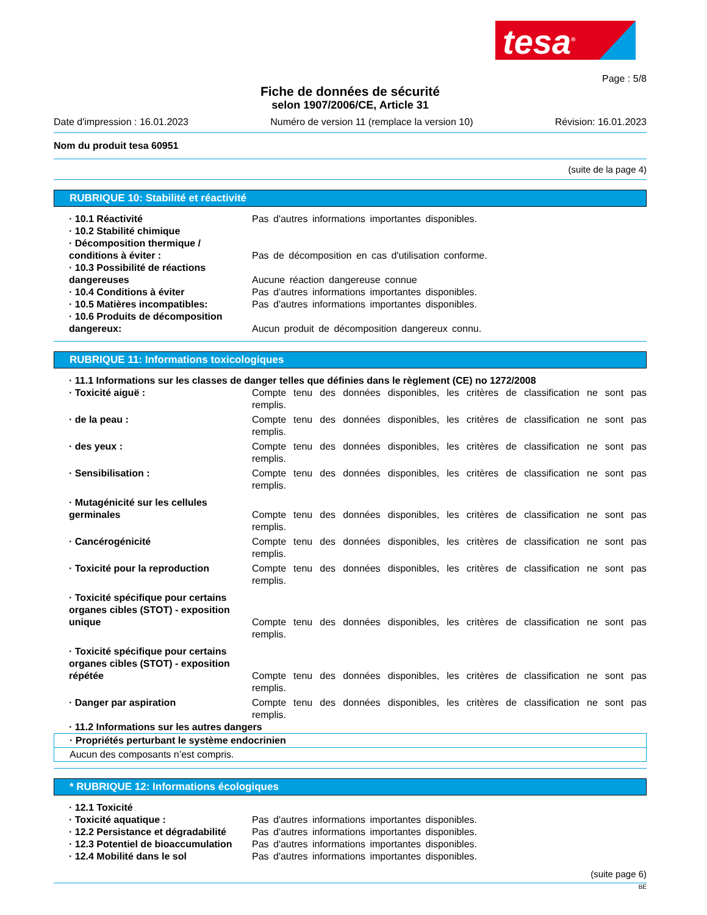tesa<sup>®</sup>
Page : 5/8
Fiche de données de sécurité
selon 1907/2006/CE, Article 31
Date d'impression : 16.01.2023 Numéro de version 11 (remplace la version 10) Révision: 16.01.2023
Nom du produit tesa 60951
(suite de la page 4)
RUBRIQUE 10: Stabilité et réactivité
· 10.1 Réactivité Pas d'autres informations importantes disponibles.
· 10.2 Stabilité chimique
· Décomposition thermique / conditions à éviter :
Pas de décomposition en cas d'utilisation conforme.
· 10.3 Possibilité de réactions dangereuses
Aucune réaction dangereuse connue
· 10.4 Conditions à éviter Pas d'autres informations importantes disponibles.
· 10.5 Matières incompatibles: Pas d'autres informations importantes disponibles.
· 10.6 Produits de décomposition dangereux:
Aucun produit de décomposition dangereux connu.
RUBRIQUE 11: Informations toxicologiques
· 11.1 Informations sur les classes de danger telles que définies dans le règlement (CE) no 1272/2008
· Toxicité aiguë : Compte tenu des données disponibles, les critères de classification ne sont pas remplis.
· de la peau : Compte tenu des données disponibles, les critères de classification ne sont pas remplis.
· des yeux : Compte tenu des données disponibles, les critères de classification ne sont pas remplis.
· Sensibilisation : Compte tenu des données disponibles, les critères de classification ne sont pas remplis.
· Mutagénicité sur les cellules germinales
Compte tenu des données disponibles, les critères de classification ne sont pas remplis.
· Cancérogénicité Compte tenu des données disponibles, les critères de classification ne sont pas remplis.
· Toxicité pour la reproduction Compte tenu des données disponibles, les critères de classification ne sont pas remplis.
· Toxicité spécifique pour certains organes cibles (STOT) - exposition unique
Compte tenu des données disponibles, les critères de classification ne sont pas remplis.
· Toxicité spécifique pour certains organes cibles (STOT) - exposition répétée
Compte tenu des données disponibles, les critères de classification ne sont pas remplis.
· Danger par aspiration Compte tenu des données disponibles, les critères de classification ne sont pas remplis.
· 11.2 Informations sur les autres dangers
· Propriétés perturbant le système endocrinien
Aucun des composants n’est compris.
* RUBRIQUE 12: Informations écologiques
· 12.1 Toxicité
· Toxicité aquatique : Pas d'autres informations importantes disponibles.
· 12.2 Persistance et dégradabilité
Pas d'autres informations importantes disponibles.
· 12.3 Potentiel de bioaccumulation
Pas d'autres informations importantes disponibles.
· 12.4 Mobilité dans le sol Pas d'autres informations importantes disponibles.
(suite page 6)
BE